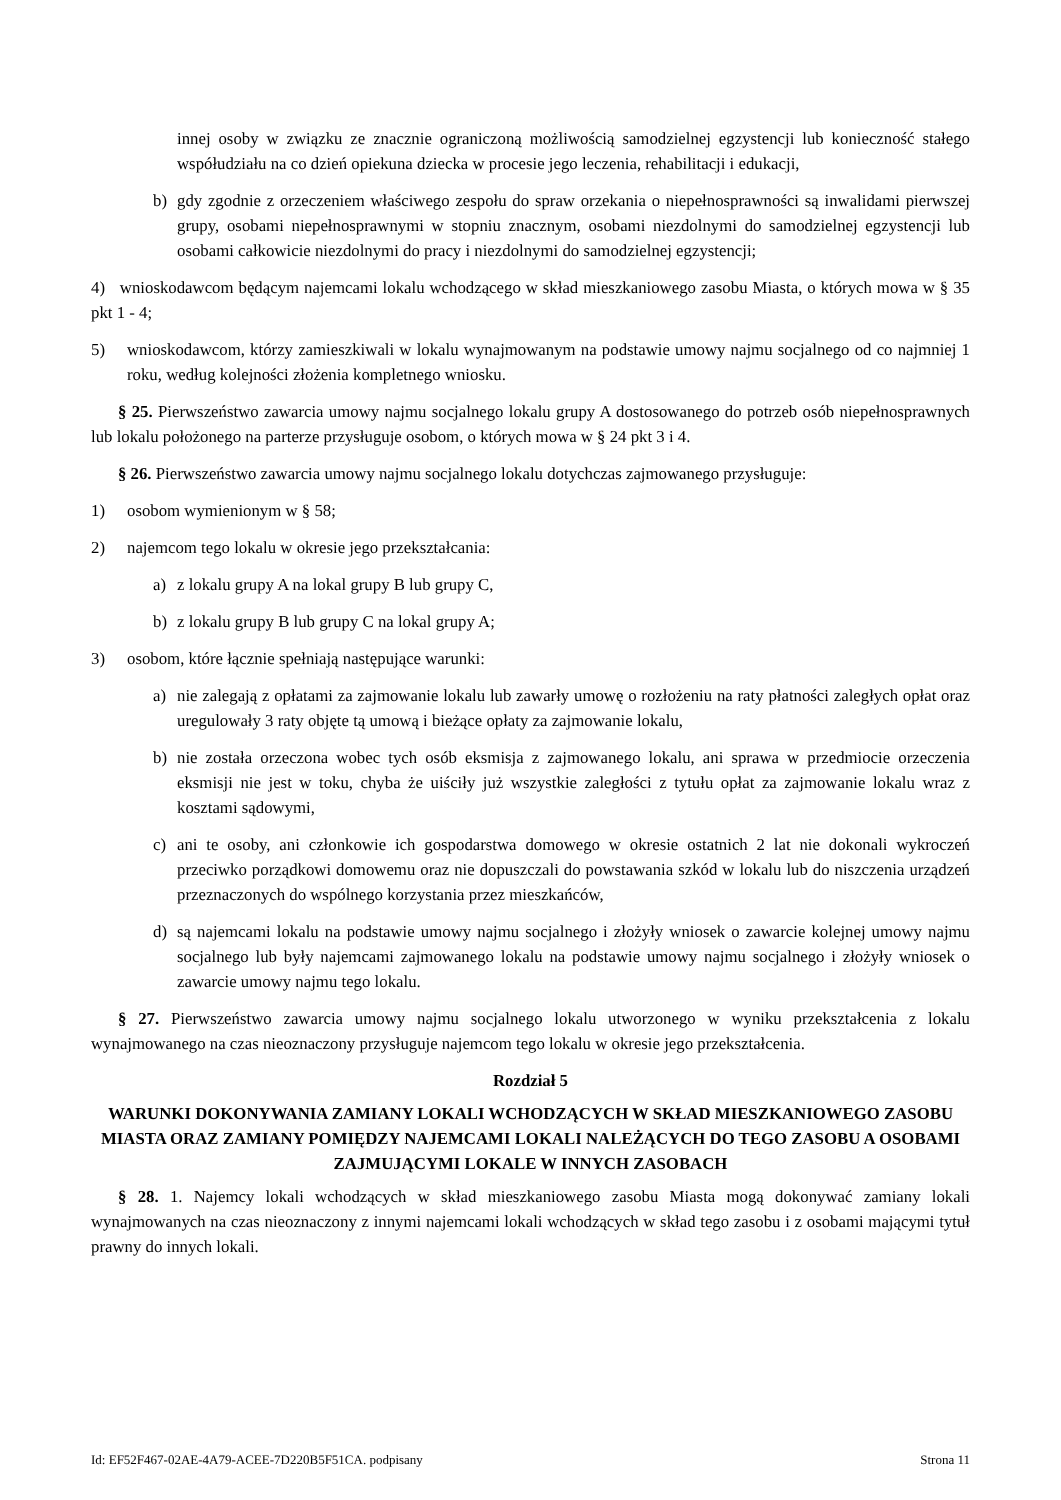innej osoby w związku ze znacznie ograniczoną możliwością samodzielnej egzystencji lub konieczność stałego współudziału na co dzień opiekuna dziecka w procesie jego leczenia, rehabilitacji i edukacji,
b) gdy zgodnie z orzeczeniem właściwego zespołu do spraw orzekania o niepełnosprawności są inwalidami pierwszej grupy, osobami niepełnosprawnymi w stopniu znacznym, osobami niezdolnymi do samodzielnej egzystencji lub osobami całkowicie niezdolnymi do pracy i niezdolnymi do samodzielnej egzystencji;
4) wnioskodawcom będącym najemcami lokalu wchodzącego w skład mieszkaniowego zasobu Miasta, o których mowa w § 35 pkt 1 - 4;
5) wnioskodawcom, którzy zamieszkiwali w lokalu wynajmowanym na podstawie umowy najmu socjalnego od co najmniej 1 roku, według kolejności złożenia kompletnego wniosku.
§ 25. Pierwszeństwo zawarcia umowy najmu socjalnego lokalu grupy A dostosowanego do potrzeb osób niepełnosprawnych lub lokalu położonego na parterze przysługuje osobom, o których mowa w § 24 pkt 3 i 4.
§ 26. Pierwszeństwo zawarcia umowy najmu socjalnego lokalu dotychczas zajmowanego przysługuje:
1) osobom wymienionym w § 58;
2) najemcom tego lokalu w okresie jego przekształcania:
a) z lokalu grupy A na lokal grupy B lub grupy C,
b) z lokalu grupy B lub grupy C na lokal grupy A;
3) osobom, które łącznie spełniają następujące warunki:
a) nie zalegają z opłatami za zajmowanie lokalu lub zawarły umowę o rozłożeniu na raty płatności zaległych opłat oraz uregulowały 3 raty objęte tą umową i bieżące opłaty za zajmowanie lokalu,
b) nie została orzeczona wobec tych osób eksmisja z zajmowanego lokalu, ani sprawa w przedmiocie orzeczenia eksmisji nie jest w toku, chyba że uiściły już wszystkie zaległości z tytułu opłat za zajmowanie lokalu wraz z kosztami sądowymi,
c) ani te osoby, ani członkowie ich gospodarstwa domowego w okresie ostatnich 2 lat nie dokonali wykroczeń przeciwko porządkowi domowemu oraz nie dopuszczali do powstawania szkód w lokalu lub do niszczenia urządzeń przeznaczonych do wspólnego korzystania przez mieszkańców,
d) są najemcami lokalu na podstawie umowy najmu socjalnego i złożyły wniosek o zawarcie kolejnej umowy najmu socjalnego lub były najemcami zajmowanego lokalu na podstawie umowy najmu socjalnego i złożyły wniosek o zawarcie umowy najmu tego lokalu.
§ 27. Pierwszeństwo zawarcia umowy najmu socjalnego lokalu utworzonego w wyniku przekształcenia z lokalu wynajmowanego na czas nieoznaczony przysługuje najemcom tego lokalu w okresie jego przekształcenia.
Rozdział 5
WARUNKI DOKONYWANIA ZAMIANY LOKALI WCHODZĄCYCH W SKŁAD MIESZKANIOWEGO ZASOBU MIASTA ORAZ ZAMIANY POMIĘDZY NAJEMCAMI LOKALI NALEŻĄCYCH DO TEGO ZASOBU A OSOBAMI ZAJMUJĄCYMI LOKALE W INNYCH ZASOBACH
§ 28. 1. Najemcy lokali wchodzących w skład mieszkaniowego zasobu Miasta mogą dokonywać zamiany lokali wynajmowanych na czas nieoznaczony z innymi najemcami lokali wchodzących w skład tego zasobu i z osobami mającymi tytuł prawny do innych lokali.
Id: EF52F467-02AE-4A79-ACEE-7D220B5F51CA. podpisany Strona 11